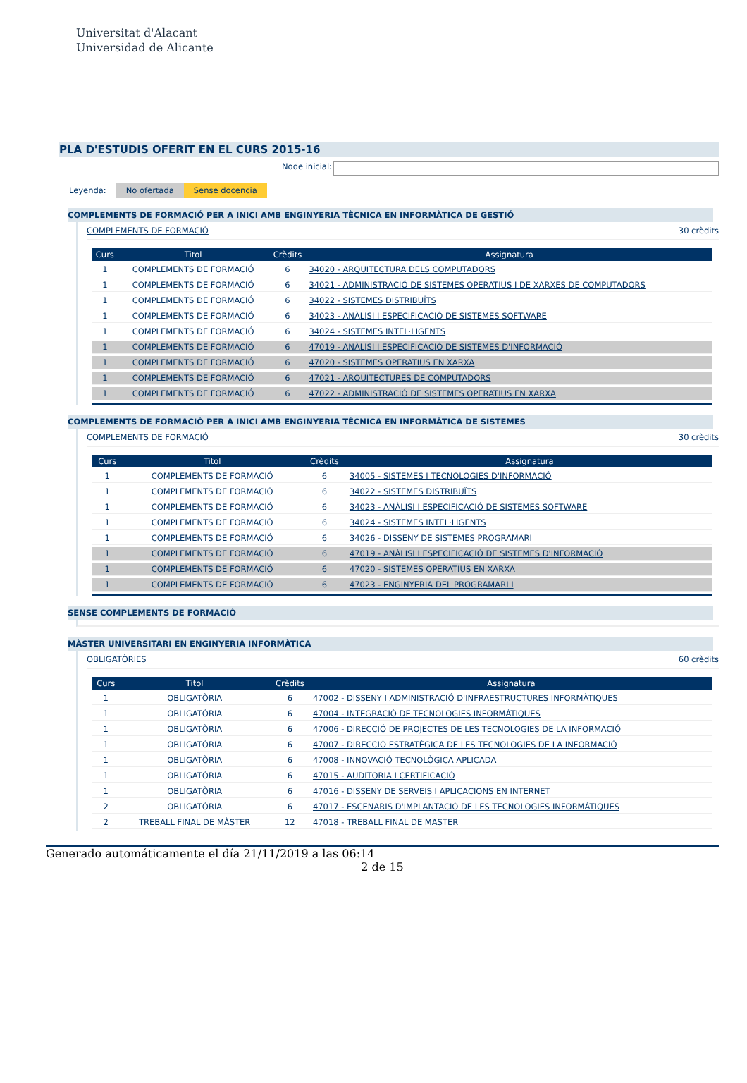Universitat d'Alacant
Universidad de Alicante
PLA D'ESTUDIS OFERIT EN EL CURS 2015-16
Node inicial:
Leyenda: No ofertada Sense docencia
COMPLEMENTS DE FORMACIÓ PER A INICI AMB ENGINYERIA TÈCNICA EN INFORMÀTICA DE GESTIÓ
COMPLEMENTS DE FORMACIÓ 30 crèdits
| Curs | Titol | Crèdits | Assignatura |
| --- | --- | --- | --- |
| 1 | COMPLEMENTS DE FORMACIÓ | 6 | 34020 - ARQUITECTURA DELS COMPUTADORS |
| 1 | COMPLEMENTS DE FORMACIÓ | 6 | 34021 - ADMINISTRACIÓ DE SISTEMES OPERATIUS I DE XARXES DE COMPUTADORS |
| 1 | COMPLEMENTS DE FORMACIÓ | 6 | 34022 - SISTEMES DISTRIBUÏTS |
| 1 | COMPLEMENTS DE FORMACIÓ | 6 | 34023 - ANÀLISI I ESPECIFICACIÓ DE SISTEMES SOFTWARE |
| 1 | COMPLEMENTS DE FORMACIÓ | 6 | 34024 - SISTEMES INTEL·LIGENTS |
| 1 | COMPLEMENTS DE FORMACIÓ | 6 | 47019 - ANÀLISI I ESPECIFICACIÓ DE SISTEMES D'INFORMACIÓ |
| 1 | COMPLEMENTS DE FORMACIÓ | 6 | 47020 - SISTEMES OPERATIUS EN XARXA |
| 1 | COMPLEMENTS DE FORMACIÓ | 6 | 47021 - ARQUITECTURES DE COMPUTADORS |
| 1 | COMPLEMENTS DE FORMACIÓ | 6 | 47022 - ADMINISTRACIÓ DE SISTEMES OPERATIUS EN XARXA |
COMPLEMENTS DE FORMACIÓ PER A INICI AMB ENGINYERIA TÈCNICA EN INFORMÀTICA DE SISTEMES
COMPLEMENTS DE FORMACIÓ 30 crèdits
| Curs | Titol | Crèdits | Assignatura |
| --- | --- | --- | --- |
| 1 | COMPLEMENTS DE FORMACIÓ | 6 | 34005 - SISTEMES I TECNOLOGIES D'INFORMACIÓ |
| 1 | COMPLEMENTS DE FORMACIÓ | 6 | 34022 - SISTEMES DISTRIBUÏTS |
| 1 | COMPLEMENTS DE FORMACIÓ | 6 | 34023 - ANÀLISI I ESPECIFICACIÓ DE SISTEMES SOFTWARE |
| 1 | COMPLEMENTS DE FORMACIÓ | 6 | 34024 - SISTEMES INTEL·LIGENTS |
| 1 | COMPLEMENTS DE FORMACIÓ | 6 | 34026 - DISSENY DE SISTEMES PROGRAMARI |
| 1 | COMPLEMENTS DE FORMACIÓ | 6 | 47019 - ANÀLISI I ESPECIFICACIÓ DE SISTEMES D'INFORMACIÓ |
| 1 | COMPLEMENTS DE FORMACIÓ | 6 | 47020 - SISTEMES OPERATIUS EN XARXA |
| 1 | COMPLEMENTS DE FORMACIÓ | 6 | 47023 - ENGINYERIA DEL PROGRAMARI I |
SENSE COMPLEMENTS DE FORMACIÓ
MÀSTER UNIVERSITARI EN ENGINYERIA INFORMÀTICA
OBLIGATÒRIES 60 crèdits
| Curs | Titol | Crèdits | Assignatura |
| --- | --- | --- | --- |
| 1 | OBLIGATÒRIA | 6 | 47002 - DISSENY I ADMINISTRACIÓ D'INFRAESTRUCTURES INFORMÀTIQUES |
| 1 | OBLIGATÒRIA | 6 | 47004 - INTEGRACIÓ DE TECNOLOGIES INFORMÀTIQUES |
| 1 | OBLIGATÒRIA | 6 | 47006 - DIRECCIÓ DE PROJECTES DE LES TECNOLOGIES DE LA INFORMACIÓ |
| 1 | OBLIGATÒRIA | 6 | 47007 - DIRECCIÓ ESTRATÈGICA DE LES TECNOLOGIES DE LA INFORMACIÓ |
| 1 | OBLIGATÒRIA | 6 | 47008 - INNOVACIÓ TECNOLÒGICA APLICADA |
| 1 | OBLIGATÒRIA | 6 | 47015 - AUDITORIA I CERTIFICACIÓ |
| 1 | OBLIGATÒRIA | 6 | 47016 - DISSENY DE SERVEIS I APLICACIONS EN INTERNET |
| 2 | OBLIGATÒRIA | 6 | 47017 - ESCENARIS D'IMPLANTACIÓ DE LES TECNOLOGIES INFORMÀTIQUES |
| 2 | TREBALL FINAL DE MÀSTER | 12 | 47018 - TREBALL FINAL DE MASTER |
Generado automáticamente el día 21/11/2019 a las 06:14
2 de 15